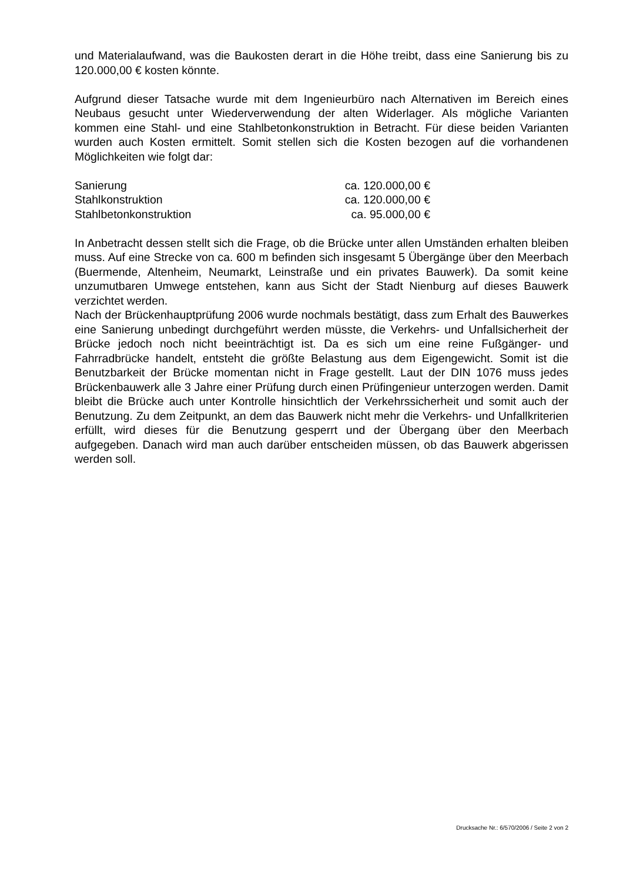und Materialaufwand, was die Baukosten derart in die Höhe treibt, dass eine Sanierung bis zu 120.000,00 € kosten könnte.
Aufgrund dieser Tatsache wurde mit dem Ingenieurbüro nach Alternativen im Bereich eines Neubaus gesucht unter Wiederverwendung der alten Widerlager. Als mögliche Varianten kommen eine Stahl- und eine Stahlbetonkonstruktion in Betracht. Für diese beiden Varianten wurden auch Kosten ermittelt. Somit stellen sich die Kosten bezogen auf die vorhandenen Möglichkeiten wie folgt dar:
| Sanierung | ca. 120.000,00 € |
| Stahlkonstruktion | ca. 120.000,00 € |
| Stahlbetonkonstruktion | ca. 95.000,00 € |
In Anbetracht dessen stellt sich die Frage, ob die Brücke unter allen Umständen erhalten bleiben muss. Auf eine Strecke von ca. 600 m befinden sich insgesamt 5 Übergänge über den Meerbach (Buermende, Altenheim, Neumarkt, Leinstraße und ein privates Bauwerk). Da somit keine unzumutbaren Umwege entstehen, kann aus Sicht der Stadt Nienburg auf dieses Bauwerk verzichtet werden.
Nach der Brückenhauptprüfung 2006 wurde nochmals bestätigt, dass zum Erhalt des Bauwerkes eine Sanierung unbedingt durchgeführt werden müsste, die Verkehrs- und Unfallsicherheit der Brücke jedoch noch nicht beeinträchtigt ist. Da es sich um eine reine Fußgänger- und Fahrradbrücke handelt, entsteht die größte Belastung aus dem Eigengewicht. Somit ist die Benutzbarkeit der Brücke momentan nicht in Frage gestellt. Laut der DIN 1076 muss jedes Brückenbauwerk alle 3 Jahre einer Prüfung durch einen Prüfingenieur unterzogen werden. Damit bleibt die Brücke auch unter Kontrolle hinsichtlich der Verkehrssicherheit und somit auch der Benutzung. Zu dem Zeitpunkt, an dem das Bauwerk nicht mehr die Verkehrs- und Unfallkriterien erfüllt, wird dieses für die Benutzung gesperrt und der Übergang über den Meerbach aufgegeben. Danach wird man auch darüber entscheiden müssen, ob das Bauwerk abgerissen werden soll.
Drucksache Nr.: 6/570/2006 / Seite 2 von 2